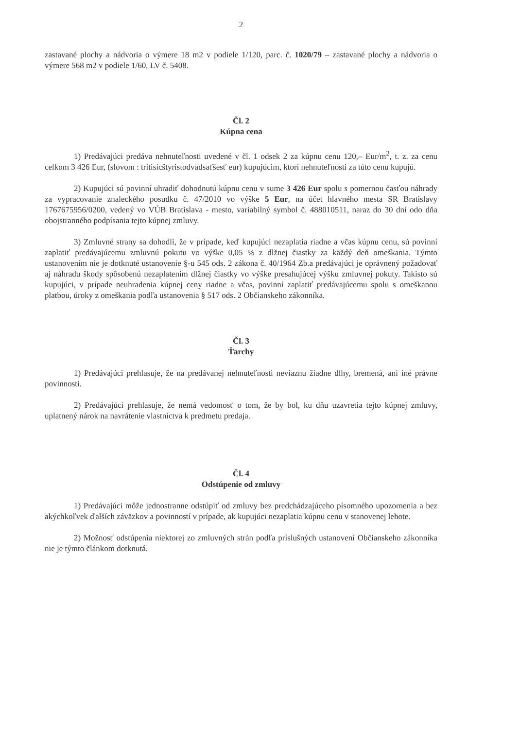2
zastavané plochy a nádvoria o výmere 18 m2 v podiele 1/120, parc. č. 1020/79 – zastavané plochy a nádvoria o výmere 568 m2 v podiele 1/60, LV č. 5408.
Čl. 2
Kúpna cena
1) Predávajúci predáva nehnuteľnosti uvedené v čl. 1 odsek 2 za kúpnu cenu 120,– Eur/m<sup>2</sup>, t. z. za cenu celkom 3 426 Eur, (slovom : tritisícštyristodvadsaťšesť eur) kupujúcim, ktorí nehnuteľnosti za túto cenu kupujú.
2) Kupujúci sú povinní uhradiť dohodnutú kúpnu cenu v sume 3 426 Eur spolu s pomernou časťou náhrady za vypracovanie znaleckého posudku č. 47/2010 vo výške 5 Eur, na účet hlavného mesta SR Bratislavy 1767675956/0200, vedený vo VÚB Bratislava - mesto, variabilný symbol č. 488010511, naraz do 30 dní odo dňa obojstranného podpísania tejto kúpnej zmluvy.
3) Zmluvné strany sa dohodli, že v prípade, keď kupujúci nezaplatia riadne a včas kúpnu cenu, sú povinní zaplatiť predávajúcemu zmluvnú pokutu vo výške 0,05 % z dlžnej čiastky za každý deň omeškania. Týmto ustanovením nie je dotknuté ustanovenie §-u 545 ods. 2 zákona č. 40/1964 Zb.a predávajúci je oprávnený požadovať aj náhradu škody spôsobenú nezaplatením dlžnej čiastky vo výške presahujúcej výšku zmluvnej pokuty. Takisto sú kupujúci, v prípade neuhradenia kúpnej ceny riadne a včas, povinní zaplatiť predávajúcemu spolu s omeškanou platbou, úroky z omeškania podľa ustanovenia § 517 ods. 2 Občianskeho zákonníka.
Čl. 3
Ťarchy
1) Predávajúci prehlasuje, že na predávanej nehnuteľnosti neviaznu žiadne dlhy, bremená, ani iné právne povinnosti.
2) Predávajúci prehlasuje, že nemá vedomosť o tom, že by bol, ku dňu uzavretia tejto kúpnej zmluvy, uplatnený nárok na navrátenie vlastníctva k predmetu predaja.
Čl. 4
Odstúpenie od zmluvy
1) Predávajúci môže jednostranne odstúpiť od zmluvy bez predchádzajúceho písomného upozornenia a bez akýchkoľvek ďalších záväzkov a povinností v prípade, ak kupujúci nezaplatia kúpnu cenu v stanovenej lehote.
2) Možnosť odstúpenia niektorej zo zmluvných strán podľa príslušných ustanovení Občianskeho zákonníka nie je týmto článkom dotknutá.